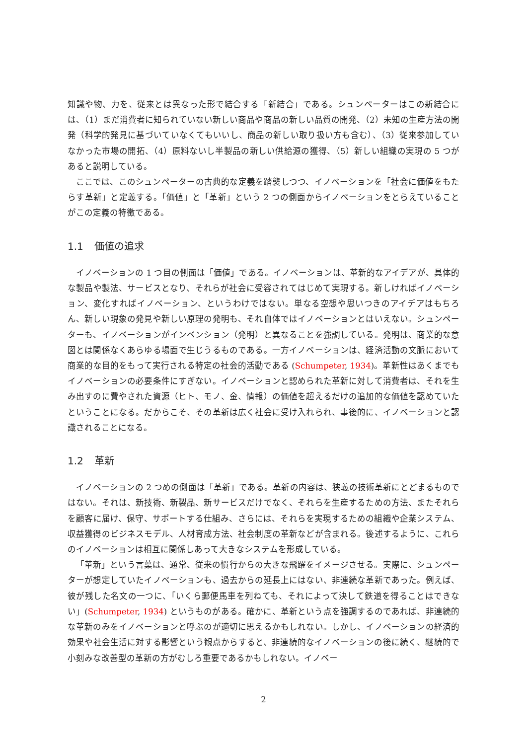知識や物、力を、従来とは異なった形で結合する「新結合」である。シュンペーターはこの新結合には、（1）まだ消費者に知られていない新しい商品や商品の新しい品質の開発、（2）未知の生産方法の開発（科学的発見に基づいていなくてもいいし、商品の新しい取り扱い方も含む）、（3）従来参加していなかった市場の開拓、（4）原料ないし半製品の新しい供給源の獲得、（5）新しい組織の実現の 5 つがあると説明している。
ここでは、このシュンペーターの古典的な定義を踏襲しつつ、イノベーションを「社会に価値をもたらす革新」と定義する。「価値」と「革新」という 2 つの側面からイノベーションをとらえていることがこの定義の特徴である。
1.1 価値の追求
イノベーションの 1 つ目の側面は「価値」である。イノベーションは、革新的なアイデアが、具体的な製品や製法、サービスとなり、それらが社会に受容されてはじめて実現する。新しければイノベーション、変化すればイノベーション、というわけではない。単なる空想や思いつきのアイデアはもちろん、新しい現象の発見や新しい原理の発明も、それ自体ではイノベーションとはいえない。シュンペーターも、イノベーションがインベンション（発明）と異なることを強調している。発明は、商業的な意図とは関係なくあらゆる場面で生じうるものである。一方イノベーションは、経済活動の文脈において商業的な目的をもって実行される特定の社会的活動である (Schumpeter, 1934)。革新性はあくまでもイノベーションの必要条件にすぎない。イノベーションと認められた革新に対して消費者は、それを生み出すのに費やされた資源（ヒト、モノ、金、情報）の価値を超えるだけの追加的な価値を認めていたということになる。だからこそ、その革新は広く社会に受け入れられ、事後的に、イノベーションと認識されることになる。
1.2 革新
イノベーションの 2 つめの側面は「革新」である。革新の内容は、狭義の技術革新にとどまるものではない。それは、新技術、新製品、新サービスだけでなく、それらを生産するための方法、またそれらを顧客に届け、保守、サポートする仕組み、さらには、それらを実現するための組織や企業システム、収益獲得のビジネスモデル、人材育成方法、社会制度の革新などが含まれる。後述するように、これらのイノベーションは相互に関係しあって大きなシステムを形成している。
「革新」という言葉は、通常、従来の慣行からの大きな飛躍をイメージさせる。実際に、シュンペーターが想定していたイノベーションも、過去からの延長上にはない、非連続な革新であった。例えば、彼が残した名文の一つに、「いくら郵便馬車を列ねても、それによって決して鉄道を得ることはできない」(Schumpeter, 1934) というものがある。確かに、革新という点を強調するのであれば、非連続的な革新のみをイノベーションと呼ぶのが適切に思えるかもしれない。しかし、イノベーションの経済的効果や社会生活に対する影響という観点からすると、非連続的なイノベーションの後に続く、継続的で小刻みな改善型の革新の方がむしろ重要であるかもしれない。イノベー
2